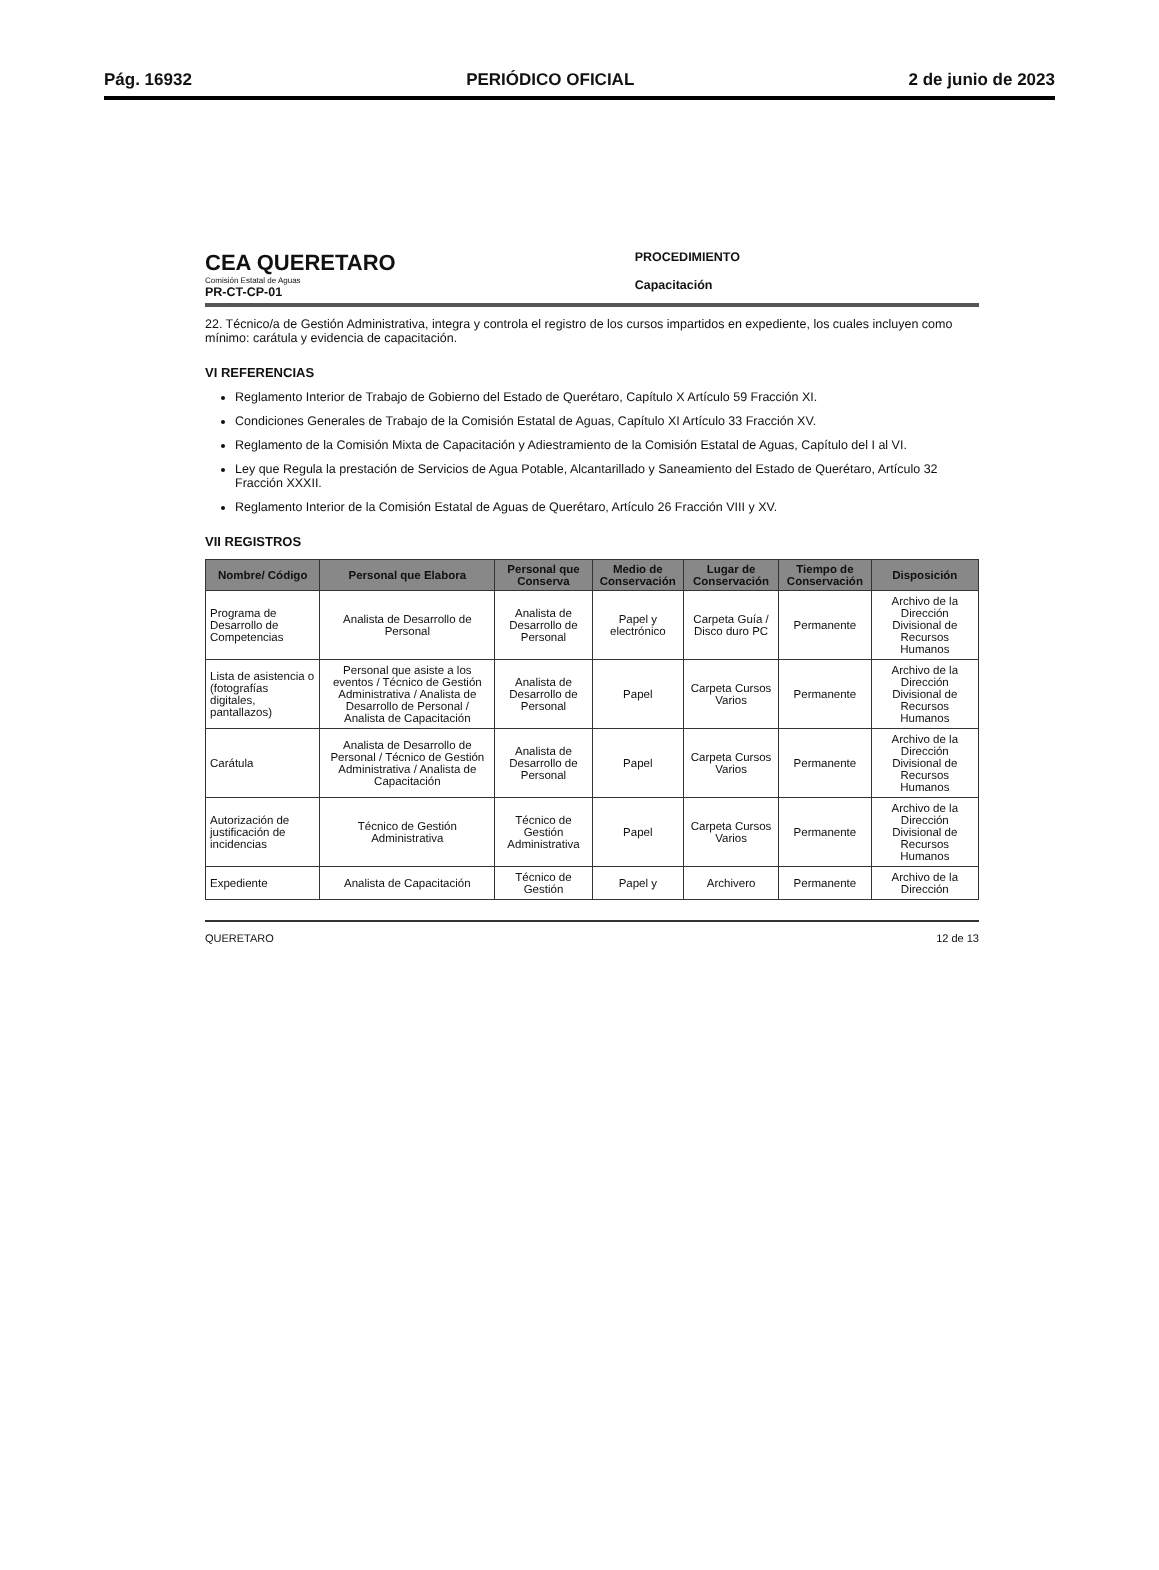Pág. 16932 PERIÓDICO OFICIAL 2 de junio de 2023
CEA QUERETARO
Comisión Estatal de Aguas
PR-CT-CP-01
PROCEDIMIENTO
Capacitación
22. Técnico/a de Gestión Administrativa, integra y controla el registro de los cursos impartidos en expediente, los cuales incluyen como mínimo: carátula y evidencia de capacitación.
VI REFERENCIAS
Reglamento Interior de Trabajo de Gobierno del Estado de Querétaro, Capítulo X Artículo 59 Fracción XI.
Condiciones Generales de Trabajo de la Comisión Estatal de Aguas, Capítulo XI Artículo 33 Fracción XV.
Reglamento de la Comisión Mixta de Capacitación y Adiestramiento de la Comisión Estatal de Aguas, Capítulo del I al VI.
Ley que Regula la prestación de Servicios de Agua Potable, Alcantarillado y Saneamiento del Estado de Querétaro, Artículo 32 Fracción XXXII.
Reglamento Interior de la Comisión Estatal de Aguas de Querétaro, Artículo 26 Fracción VIII y XV.
VII REGISTROS
| Nombre/ Código | Personal que Elabora | Personal que Conserva | Medio de Conservación | Lugar de Conservación | Tiempo de Conservación | Disposición |
| --- | --- | --- | --- | --- | --- | --- |
| Programa de Desarrollo de Competencias | Analista de Desarrollo de Personal | Analista de Desarrollo de Personal | Papel y electrónico | Carpeta Guía / Disco duro PC | Permanente | Archivo de la Dirección Divisional de Recursos Humanos |
| Lista de asistencia o (fotografías digitales, pantallazos) | Personal que asiste a los eventos / Técnico de Gestión Administrativa / Analista de Desarrollo de Personal / Analista de Capacitación | Analista de Desarrollo de Personal | Papel | Carpeta Cursos Varios | Permanente | Archivo de la Dirección Divisional de Recursos Humanos |
| Carátula | Analista de Desarrollo de Personal / Técnico de Gestión Administrativa / Analista de Capacitación | Analista de Desarrollo de Personal | Papel | Carpeta Cursos Varios | Permanente | Archivo de la Dirección Divisional de Recursos Humanos |
| Autorización de justificación de incidencias | Técnico de Gestión Administrativa | Técnico de Gestión Administrativa | Papel | Carpeta Cursos Varios | Permanente | Archivo de la Dirección Divisional de Recursos Humanos |
| Expediente | Analista de Capacitación | Técnico de Gestión | Papel y | Archivero | Permanente | Archivo de la Dirección |
QUERETARO 12 de 13